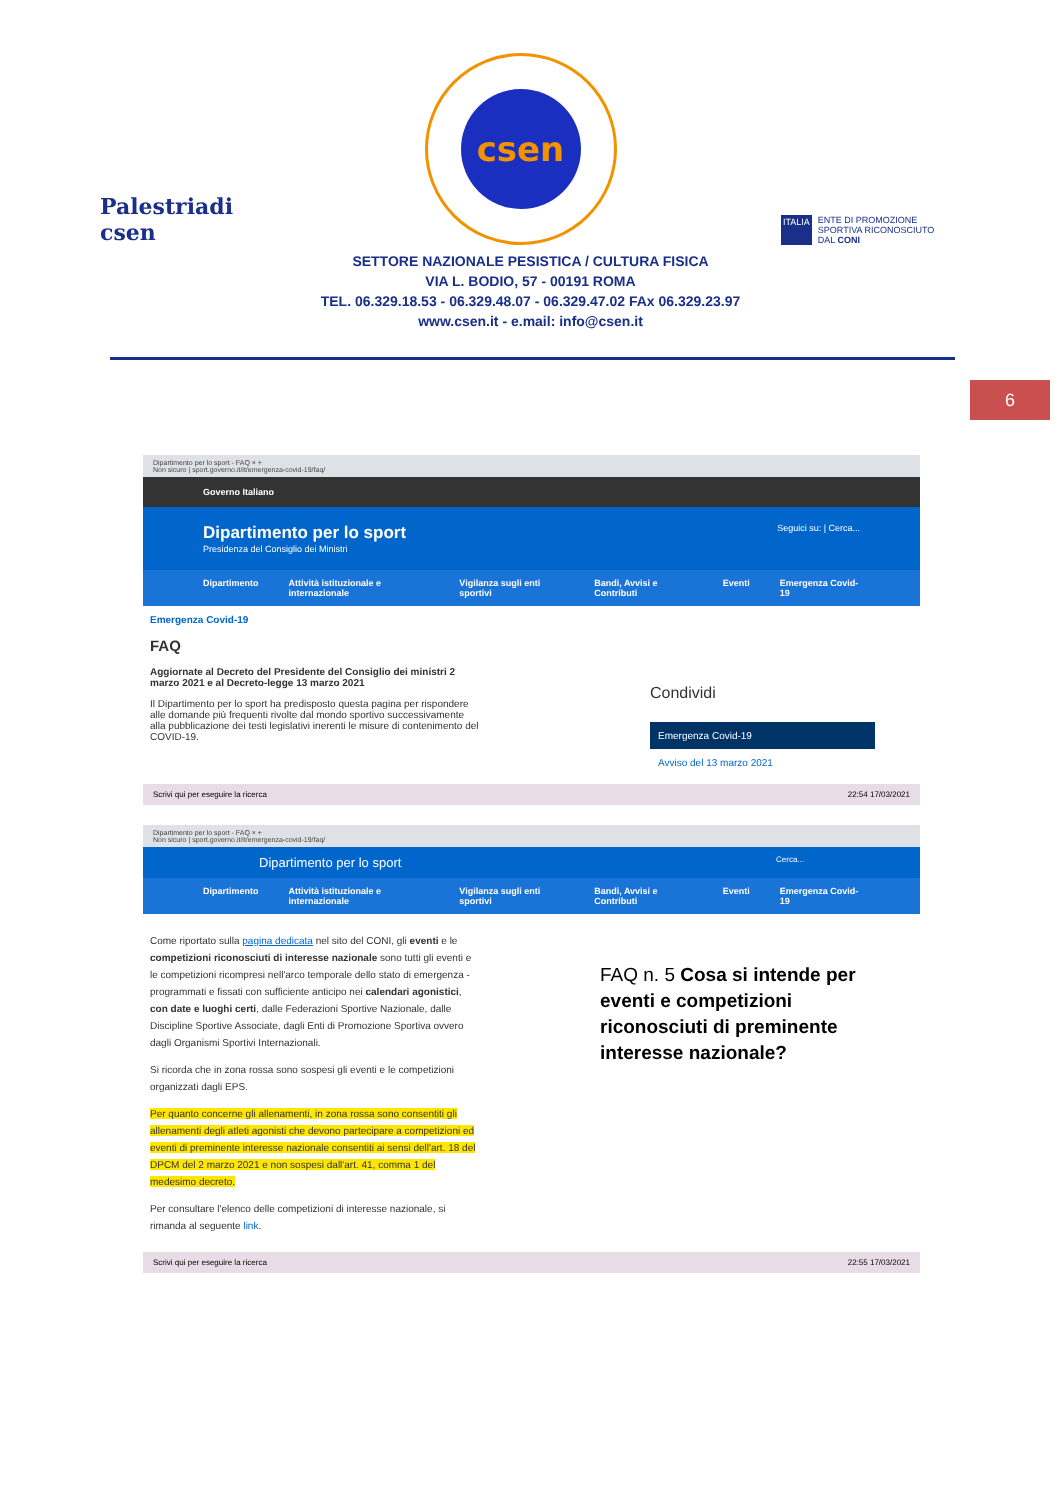Palestriadi csen
csen
ITALIA ENTE DI PROMOZIONE SPORTIVA RICONOSCIUTO DAL CONI
SETTORE NAZIONALE PESISTICA / CULTURA FISICA
VIA L. BODIO, 57 - 00191 ROMA
TEL. 06.329.18.53 - 06.329.48.07 - 06.329.47.02 FAx 06.329.23.97
www.csen.it - e.mail: info@csen.it
6
Dipartimento per lo sport - FAQ × +
Non sicuro | sport.governo.it/it/emergenza-covid-19/faq/
Governo Italiano
Dipartimento per lo sport Seguici su: | Cerca...
Presidenza del Consiglio dei Ministri
Dipartimento Attività istituzionale e internazionale Vigilanza sugli enti sportivi Bandi, Avvisi e Contributi Eventi Emergenza Covid-19
Emergenza Covid-19
FAQ
Aggiornate al Decreto del Presidente del Consiglio dei ministri 2 marzo 2021 e al Decreto-legge 13 marzo 2021
Il Dipartimento per lo sport ha predisposto questa pagina per rispondere alle domande più frequenti rivolte dal mondo sportivo successivamente alla pubblicazione dei testi legislativi inerenti le misure di contenimento del COVID-19.
Condividi
Emergenza Covid-19
Avviso del 13 marzo 2021
Scrivi qui per eseguire la ricerca 22:54 17/03/2021
Dipartimento per lo sport - FAQ × +
Non sicuro | sport.governo.it/it/emergenza-covid-19/faq/
Dipartimento per lo sport Cerca...
Dipartimento Attività istituzionale e internazionale Vigilanza sugli enti sportivi Bandi, Avvisi e Contributi Eventi Emergenza Covid-19
Come riportato sulla pagina dedicata nel sito del CONI, gli eventi e le competizioni riconosciuti di interesse nazionale sono tutti gli eventi e le competizioni ricompresi nell'arco temporale dello stato di emergenza - programmati e fissati con sufficiente anticipo nei calendari agonistici, con date e luoghi certi, dalle Federazioni Sportive Nazionale, dalle Discipline Sportive Associate, dagli Enti di Promozione Sportiva ovvero dagli Organismi Sportivi Internazionali.
Si ricorda che in zona rossa sono sospesi gli eventi e le competizioni organizzati dagli EPS.
Per quanto concerne gli allenamenti, in zona rossa sono consentiti gli allenamenti degli atleti agonisti che devono partecipare a competizioni ed eventi di preminente interesse nazionale consentiti ai sensi dell'art. 18 del DPCM del 2 marzo 2021 e non sospesi dall'art. 41, comma 1 del medesimo decreto.
Per consultare l'elenco delle competizioni di interesse nazionale, si rimanda al seguente link.
FAQ n. 5 Cosa si intende per eventi e competizioni riconosciuti di preminente interesse nazionale?
Scrivi qui per eseguire la ricerca 22:55 17/03/2021